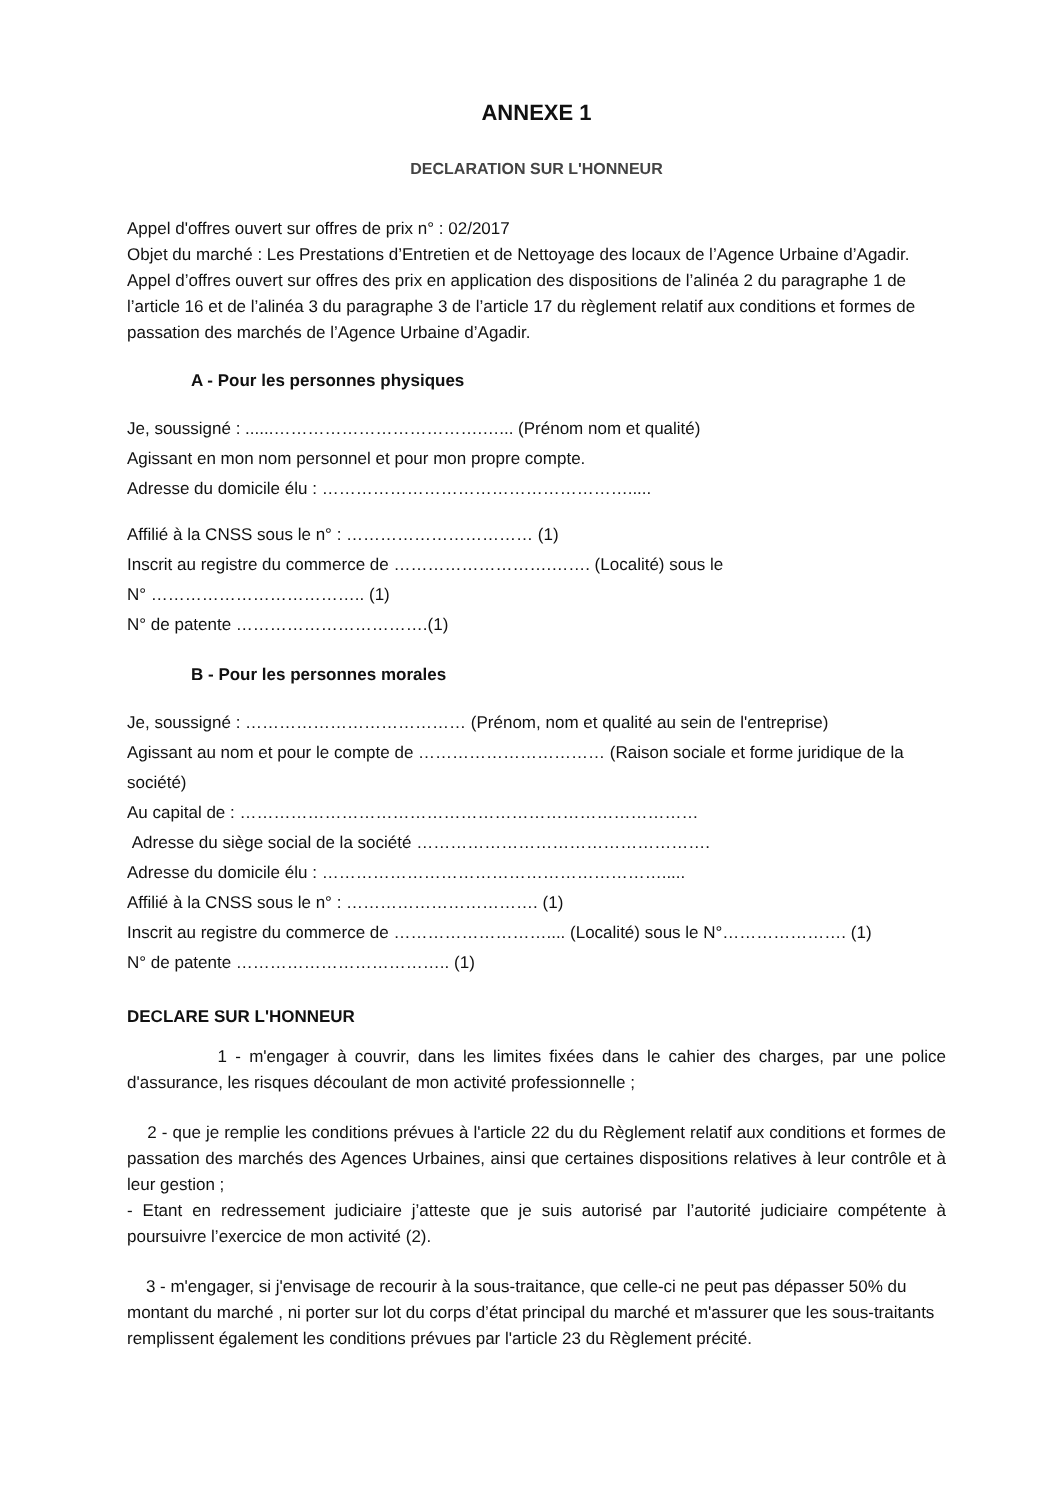ANNEXE 1
DECLARATION SUR L'HONNEUR
Appel d'offres ouvert sur offres de prix n° : 02/2017
Objet du marché : Les Prestations d’Entretien et de Nettoyage des locaux de l’Agence Urbaine d’Agadir.
Appel d’offres ouvert sur offres des prix en application des dispositions de l’alinéa 2 du paragraphe 1 de l’article 16 et de l’alinéa 3 du paragraphe 3 de l’article 17 du règlement relatif aux conditions et formes de passation des marchés de l’Agence Urbaine d’Agadir.
A - Pour les personnes physiques
Je, soussigné : ......……………………………….…... (Prénom nom et qualité)
Agissant en mon nom personnel et pour mon propre compte.
Adresse du domicile élu : ……………………………………………….....
Affilié à la CNSS sous le n° : …………………………… (1)
Inscrit au registre du commerce de ……………………….……. (Localité) sous le
N° ……………………………….. (1)
N° de patente …………………………….(1)
B - Pour les personnes morales
Je, soussigné : ………………………………… (Prénom, nom et qualité au sein de l'entreprise)
Agissant au nom et pour le compte de …………………………… (Raison sociale et forme juridique de la société)
Au capital de : ………………………………………………………………………
Adresse du siège social de la société …………………………………………….
Adresse du domicile élu : …………………………………………………….....
Affilié à la CNSS sous le n° : ……………………………. (1)
Inscrit au registre du commerce de ……………………….... (Localité) sous le N°…………………. (1)
N° de patente ……………………………….. (1)
DECLARE SUR L'HONNEUR
1 - m'engager à couvrir, dans les limites fixées dans le cahier des charges, par une police d'assurance, les risques découlant de mon activité professionnelle ;
2 - que je remplie les conditions prévues à l'article 22 du du Règlement relatif aux conditions et formes de passation des marchés des Agences Urbaines, ainsi que certaines dispositions relatives à leur contrôle et à leur gestion ;
- Etant en redressement judiciaire j’atteste que je suis autorisé par l’autorité judiciaire compétente à poursuivre l’exercice de mon activité (2).
3 - m'engager, si j'envisage de recourir à la sous-traitance, que celle-ci ne peut pas dépasser 50% du montant du marché , ni porter sur lot du corps d’état principal du marché et m'assurer que les sous-traitants remplissent également les conditions prévues par l'article 23 du Règlement précité.